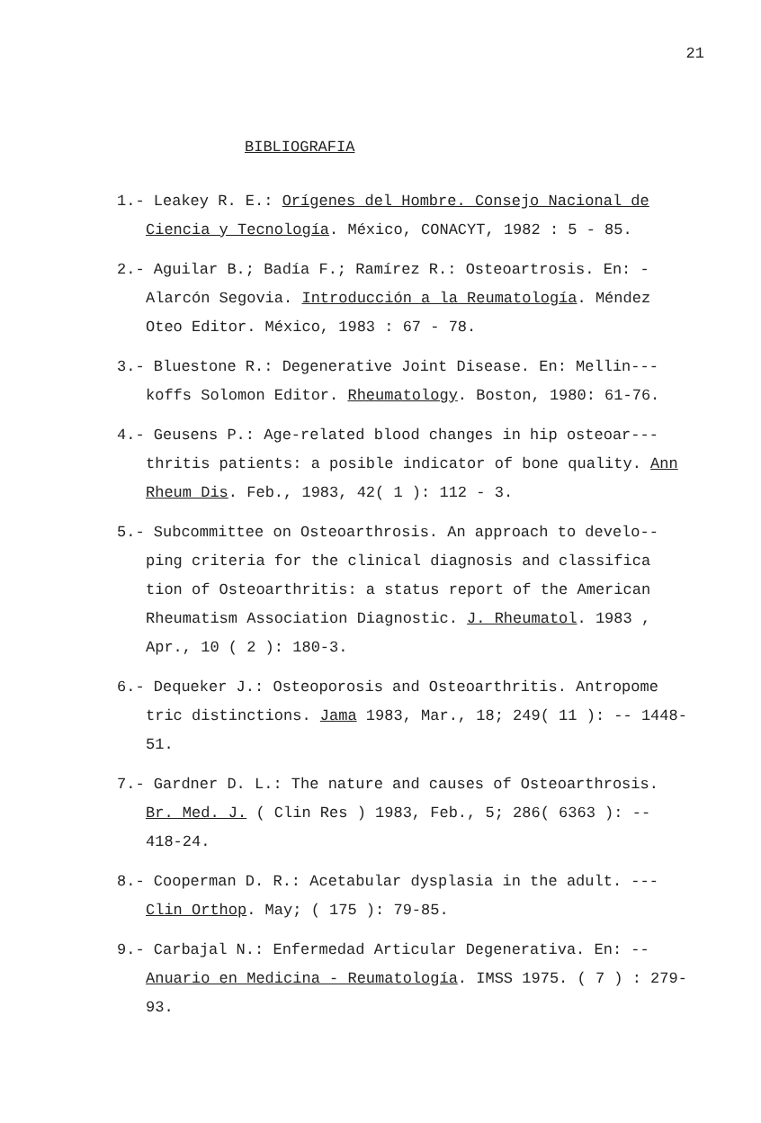21
BIBLIOGRAFIA
1.- Leakey R. E.: Orígenes del Hombre. Consejo Nacional de Ciencia y Tecnología. México, CONACYT, 1982 : 5 - 85.
2.- Aguilar B.; Badía F.; Ramírez R.: Osteoartrosis. En: - Alarcón Segovia. Introducción a la Reumatología. Méndez Oteo Editor. México, 1983 : 67 - 78.
3.- Bluestone R.: Degenerative Joint Disease. En: Mellin--- koffs Solomon Editor. Rheumatology. Boston, 1980: 61-76.
4.- Geusens P.: Age-related blood changes in hip osteoar--- thritis patients: a posible indicator of bone quality. Ann Rheum Dis. Feb., 1983, 42( 1 ): 112 - 3.
5.- Subcommittee on Osteoarthrosis. An approach to develo-- ping criteria for the clinical diagnosis and classifica tion of Osteoarthritis: a status report of the American Rheumatism Association Diagnostic. J. Rheumatol. 1983 , Apr., 10 ( 2 ): 180-3.
6.- Dequeker J.: Osteoporosis and Osteoarthritis. Antropome tric distinctions. Jama 1983, Mar., 18; 249( 11 ): -- 1448-51.
7.- Gardner D. L.: The nature and causes of Osteoarthrosis. Br. Med. J. ( Clin Res ) 1983, Feb., 5; 286( 6363 ): -- 418-24.
8.- Cooperman D. R.: Acetabular dysplasia in the adult. --- Clin Orthop. May; ( 175 ): 79-85.
9.- Carbajal N.: Enfermedad Articular Degenerativa. En: -- Anuario en Medicina - Reumatología. IMSS 1975. ( 7 ) : 279-93.